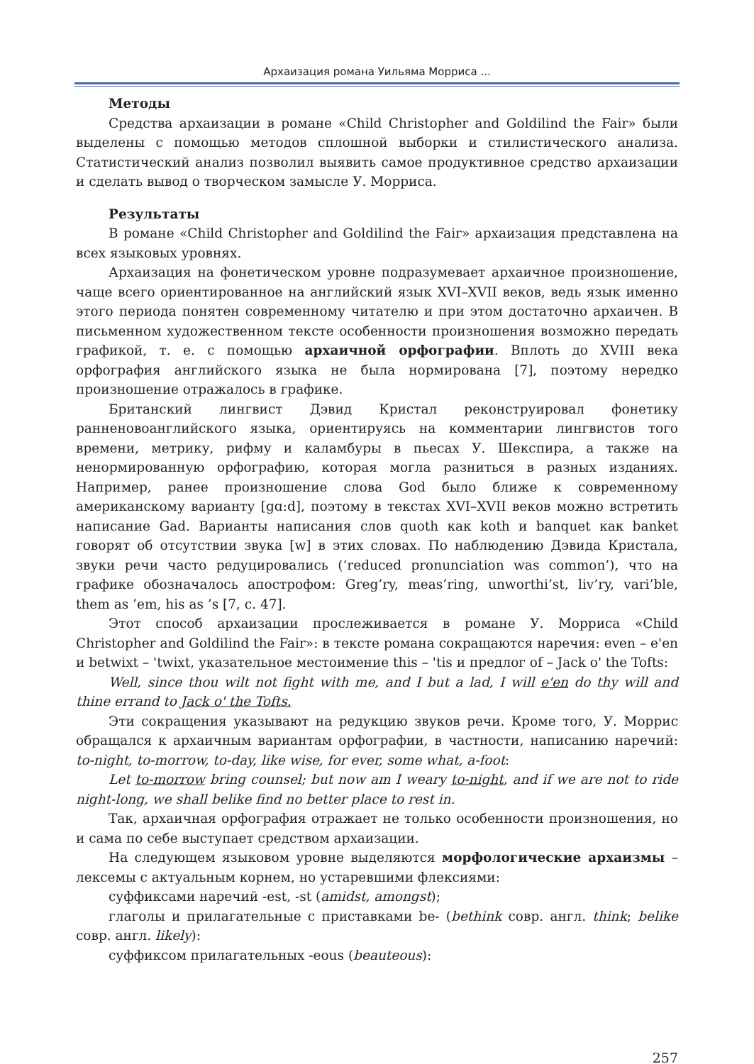Архаизация романа Уильяма Морриса ...
Методы
Средства архаизации в романе «Child Christopher and Goldilind the Fair» были выделены с помощью методов сплошной выборки и стилистического анализа. Статистический анализ позволил выявить самое продуктивное средство архаизации и сделать вывод о творческом замысле У. Морриса.
Результаты
В романе «Child Christopher and Goldilind the Fair» архаизация представлена на всех языковых уровнях.
Архаизация на фонетическом уровне подразумевает архаичное произношение, чаще всего ориентированное на английский язык XVI–XVII веков, ведь язык именно этого периода понятен современному читателю и при этом достаточно архаичен. В письменном художественном тексте особенности произношения возможно передать графикой, т. е. с помощью архаичной орфографии. Вплоть до XVIII века орфография английского языка не была нормирована [7], поэтому нередко произношение отражалось в графике.
Британский лингвист Дэвид Кристал реконструировал фонетику ранненовоанглийского языка, ориентируясь на комментарии лингвистов того времени, метрику, рифму и каламбуры в пьесах У. Шекспира, а также на ненормированную орфографию, которая могла разниться в разных изданиях. Например, ранее произношение слова God было ближе к современному американскому варианту [gɑ:d], поэтому в текстах XVI–XVII веков можно встретить написание Gad. Варианты написания слов quoth как koth и banquet как banket говорят об отсутствии звука [w] в этих словах. По наблюдению Дэвида Кристала, звуки речи часто редуцировались (‘reduced pronunciation was common’), что на графике обозначалось апострофом: Greg’ry, meas’ring, unworthi’st, liv’ry, vari’ble, them as ’em, his as ’s [7, c. 47].
Этот способ архаизации прослеживается в романе У. Морриса «Child Christopher and Goldilind the Fair»: в тексте романа сокращаются наречия: even – e'en и betwixt – 'twixt, указательное местоимение this – 'tis и предлог of – Jack o' the Tofts:
Well, since thou wilt not fight with me, and I but a lad, I will e'en do thy will and thine errand to Jack o' the Tofts.
Эти сокращения указывают на редукцию звуков речи. Кроме того, У. Моррис обращался к архаичным вариантам орфографии, в частности, написанию наречий: to-night, to-morrow, to-day, like wise, for ever, some what, a-foot:
Let to-morrow bring counsel; but now am I weary to-night, and if we are not to ride night-long, we shall belike find no better place to rest in.
Так, архаичная орфография отражает не только особенности произношения, но и сама по себе выступает средством архаизации.
На следующем языковом уровне выделяются морфологические архаизмы – лексемы с актуальным корнем, но устаревшими флексиями:
суффиксами наречий -est, -st (amidst, amongst);
глаголы и прилагательные с приставками be- (bethink совр. англ. think; belike совр. англ. likely):
суффиксом прилагательных -eous (beauteous):
257